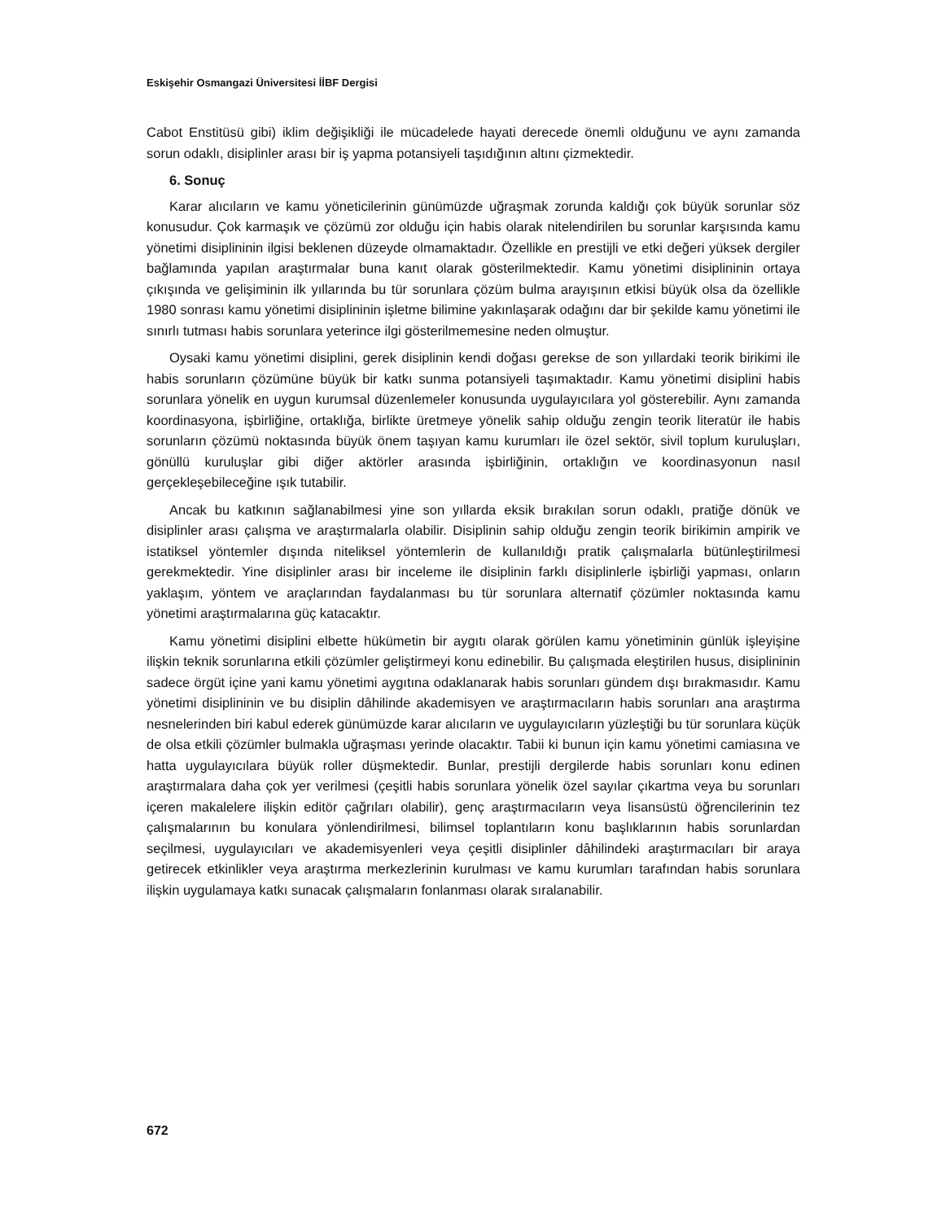Eskişehir Osmangazi Üniversitesi İİBF Dergisi
Cabot Enstitüsü gibi) iklim değişikliği ile mücadelede hayati derecede önemli olduğunu ve aynı zamanda sorun odaklı, disiplinler arası bir iş yapma potansiyeli taşıdığının altını çizmektedir.
6. Sonuç
Karar alıcıların ve kamu yöneticilerinin günümüzde uğraşmak zorunda kaldığı çok büyük sorunlar söz konusudur. Çok karmaşık ve çözümü zor olduğu için habis olarak nitelendirilen bu sorunlar karşısında kamu yönetimi disiplininin ilgisi beklenen düzeyde olmamaktadır. Özellikle en prestijli ve etki değeri yüksek dergiler bağlamında yapılan araştırmalar buna kanıt olarak gösterilmektedir. Kamu yönetimi disiplininin ortaya çıkışında ve gelişiminin ilk yıllarında bu tür sorunlara çözüm bulma arayışının etkisi büyük olsa da özellikle 1980 sonrası kamu yönetimi disiplininin işletme bilimine yakınlaşarak odağını dar bir şekilde kamu yönetimi ile sınırlı tutması habis sorunlara yeterince ilgi gösterilmemesine neden olmuştur.
Oysaki kamu yönetimi disiplini, gerek disiplinin kendi doğası gerekse de son yıllardaki teorik birikimi ile habis sorunların çözümüne büyük bir katkı sunma potansiyeli taşımaktadır. Kamu yönetimi disiplini habis sorunlara yönelik en uygun kurumsal düzenlemeler konusunda uygulayıcılara yol gösterebilir. Aynı zamanda koordinasyona, işbirliğine, ortaklığa, birlikte üretmeye yönelik sahip olduğu zengin teorik literatür ile habis sorunların çözümü noktasında büyük önem taşıyan kamu kurumları ile özel sektör, sivil toplum kuruluşları, gönüllü kuruluşlar gibi diğer aktörler arasında işbirliğinin, ortaklığın ve koordinasyonun nasıl gerçekleşebileceğine ışık tutabilir.
Ancak bu katkının sağlanabilmesi yine son yıllarda eksik bırakılan sorun odaklı, pratiğe dönük ve disiplinler arası çalışma ve araştırmalarla olabilir. Disiplinin sahip olduğu zengin teorik birikimin ampirik ve istatiksel yöntemler dışında niteliksel yöntemlerin de kullanıldığı pratik çalışmalarla bütünleştirilmesi gerekmektedir. Yine disiplinler arası bir inceleme ile disiplinin farklı disiplinlerle işbirliği yapması, onların yaklaşım, yöntem ve araçlarından faydalanması bu tür sorunlara alternatif çözümler noktasında kamu yönetimi araştırmalarına güç katacaktır.
Kamu yönetimi disiplini elbette hükümetin bir aygıtı olarak görülen kamu yönetiminin günlük işleyişine ilişkin teknik sorunlarına etkili çözümler geliştirmeyi konu edinebilir. Bu çalışmada eleştirilen husus, disiplininin sadece örgüt içine yani kamu yönetimi aygıtına odaklanarak habis sorunları gündem dışı bırakmasıdır. Kamu yönetimi disiplininin ve bu disiplin dâhilinde akademisyen ve araştırmacıların habis sorunları ana araştırma nesnelerinden biri kabul ederek günümüzde karar alıcıların ve uygulayıcıların yüzleştiği bu tür sorunlara küçük de olsa etkili çözümler bulmakla uğraşması yerinde olacaktır. Tabii ki bunun için kamu yönetimi camiasına ve hatta uygulayıcılara büyük roller düşmektedir. Bunlar, prestijli dergilerde habis sorunları konu edinen araştırmalara daha çok yer verilmesi (çeşitli habis sorunlara yönelik özel sayılar çıkartma veya bu sorunları içeren makalelere ilişkin editör çağrıları olabilir), genç araştırmacıların veya lisansüstü öğrencilerinin tez çalışmalarının bu konulara yönlendirilmesi, bilimsel toplantıların konu başlıklarının habis sorunlardan seçilmesi, uygulayıcıları ve akademisyenleri veya çeşitli disiplinler dâhilindeki araştırmacıları bir araya getirecek etkinlikler veya araştırma merkezlerinin kurulması ve kamu kurumları tarafından habis sorunlara ilişkin uygulamaya katkı sunacak çalışmaların fonlanması olarak sıralanabilir.
672